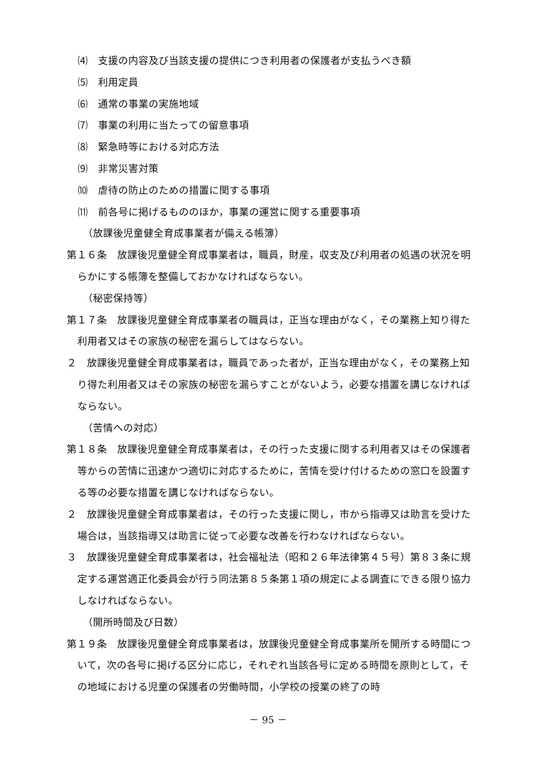⑷　支援の内容及び当該支援の提供につき利用者の保護者が支払うべき額
⑸　利用定員
⑹　通常の事業の実施地域
⑺　事業の利用に当たっての留意事項
⑻　緊急時等における対応方法
⑼　非常災害対策
⑽　虐待の防止のための措置に関する事項
⑾　前各号に掲げるもののほか，事業の運営に関する重要事項
（放課後児童健全育成事業者が備える帳簿）
第１６条　放課後児童健全育成事業者は，職員，財産，収支及び利用者の処遇の状況を明らかにする帳簿を整備しておかなければならない。
（秘密保持等）
第１７条　放課後児童健全育成事業者の職員は，正当な理由がなく，その業務上知り得た利用者又はその家族の秘密を漏らしてはならない。
２　放課後児童健全育成事業者は，職員であった者が，正当な理由がなく，その業務上知り得た利用者又はその家族の秘密を漏らすことがないよう，必要な措置を講じなければならない。
（苦情への対応）
第１８条　放課後児童健全育成事業者は，その行った支援に関する利用者又はその保護者等からの苦情に迅速かつ適切に対応するために，苦情を受け付けるための窓口を設置する等の必要な措置を講じなければならない。
２　放課後児童健全育成事業者は，その行った支援に関し，市から指導又は助言を受けた場合は，当該指導又は助言に従って必要な改善を行わなければならない。
３　放課後児童健全育成事業者は，社会福祉法（昭和２６年法律第４５号）第８３条に規定する運営適正化委員会が行う同法第８５条第１項の規定による調査にできる限り協力しなければならない。
（開所時間及び日数）
第１９条　放課後児童健全育成事業者は，放課後児童健全育成事業所を開所する時間について，次の各号に掲げる区分に応じ，それぞれ当該各号に定める時間を原則として，その地域における児童の保護者の労働時間，小学校の授業の終了の時
－ 95 －